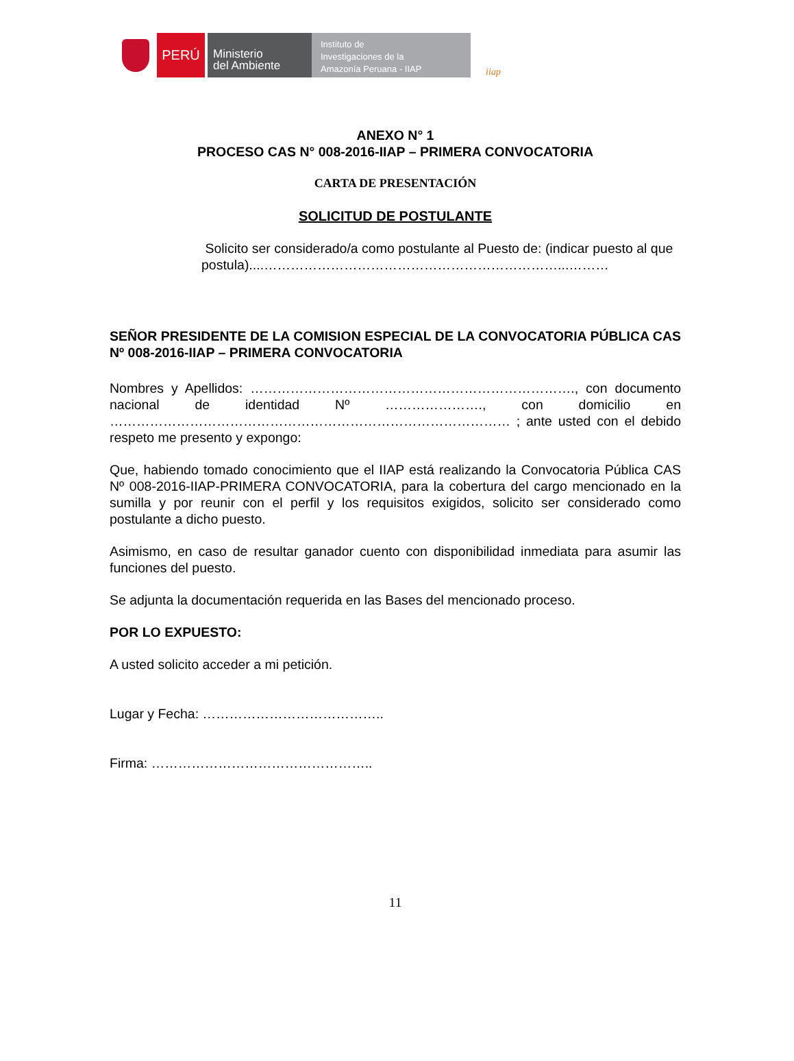PERÚ
Ministerio
del Ambiente
Instituto de
Investigaciones de la
Amazonía Peruana - IIAP
iiap
ANEXO N° 1
PROCESO CAS N° 008-2016-IIAP – PRIMERA CONVOCATORIA
CARTA DE PRESENTACIÓN
SOLICITUD DE POSTULANTE
Solicito ser considerado/a como postulante al Puesto de: (indicar puesto al que postula)....…………………………………………………………...………
SEÑOR PRESIDENTE DE LA COMISION ESPECIAL DE LA CONVOCATORIA PÚBLICA CAS Nº 008-2016-IIAP – PRIMERA CONVOCATORIA
Nombres y Apellidos: ………………………………………………………………., con documento nacional de identidad Nº …………………., con domicilio en ……………………………………………………………………………… ; ante usted con el debido respeto me presento y expongo:
Que, habiendo tomado conocimiento que el IIAP está realizando la Convocatoria Pública CAS Nº 008-2016-IIAP-PRIMERA CONVOCATORIA, para la cobertura del cargo mencionado en la sumilla y por reunir con el perfil y los requisitos exigidos, solicito ser considerado como postulante a dicho puesto.
Asimismo, en caso de resultar ganador cuento con disponibilidad inmediata para asumir las funciones del puesto.
Se adjunta la documentación requerida en las Bases del mencionado proceso.
POR LO EXPUESTO:
A usted solicito acceder a mi petición.
Lugar y Fecha: …………………………………..
Firma: …………………………………………..
11